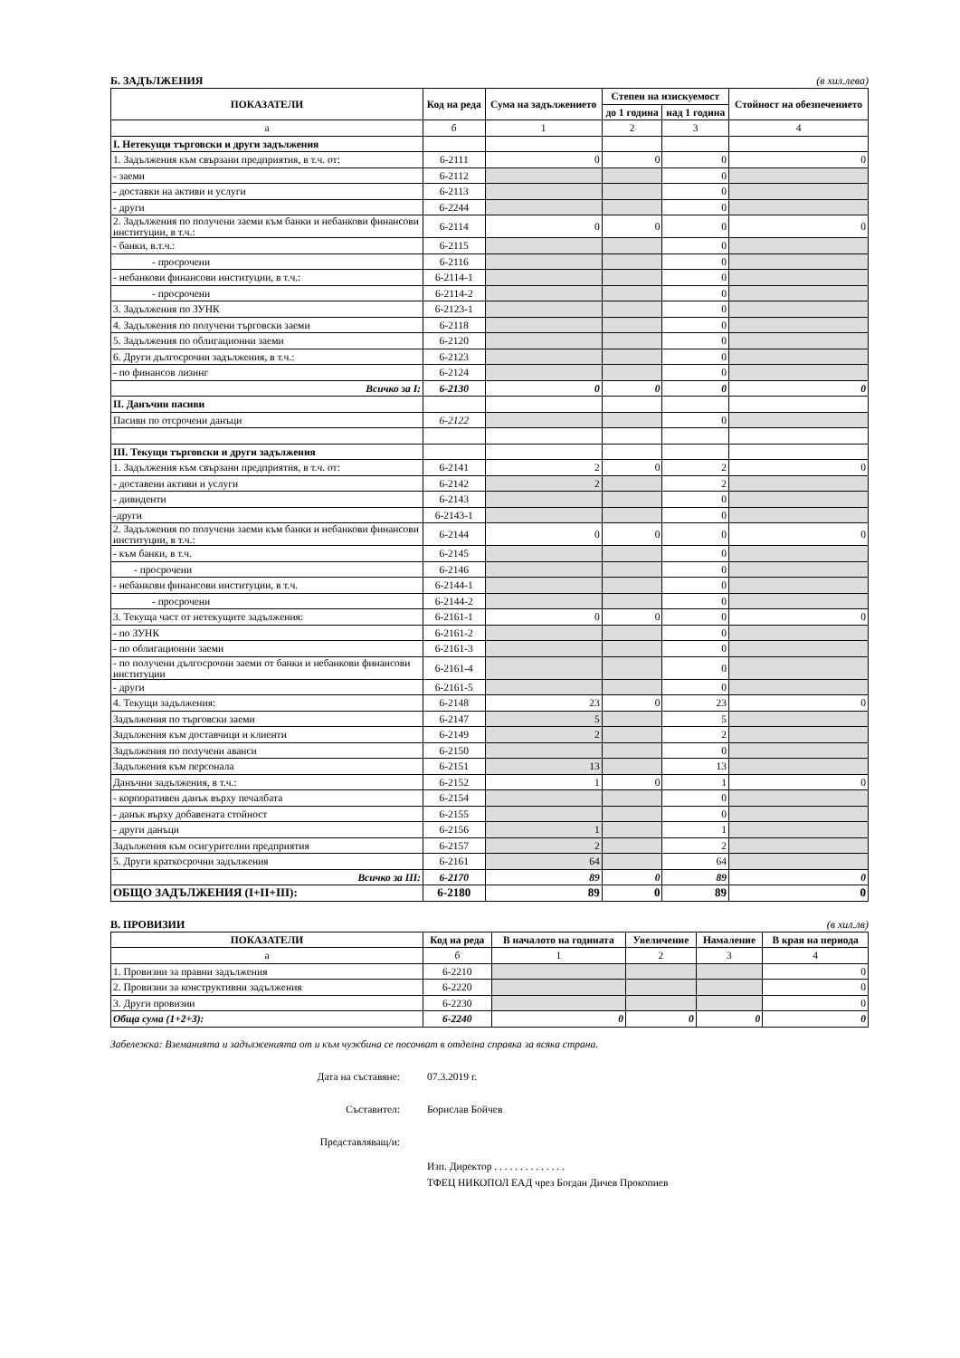Б. ЗАДЪЛЖЕНИЯ (в хил.лева)
| ПОКАЗАТЕЛИ | Код на реда | Сума на задължението | Степен на изискуемост | | Стойност на обезпечението |
| --- | --- | --- | --- | --- | --- |
| | | | до 1 година | над 1 година | |
| а | б | 1 | 2 | 3 | 4 |
| I. Нетекущи търговски и други задължения | | | | | |
| 1. Задължения към свързани предприятия, в т.ч. от: | 6-2111 | 0 | 0 | 0 | 0 |
| - заеми | 6-2112 | | | 0 | |
| - доставки на активи и услуги | 6-2113 | | | 0 | |
| - други | 6-2244 | | | 0 | |
| 2. Задължения по получени заеми към банки и небанкови финансови институции, в т.ч.: | 6-2114 | 0 | 0 | 0 | 0 |
| - банки, в.т.ч.: | 6-2115 | | | 0 | |
| - просрочени | 6-2116 | | | 0 | |
| - небанкови финансови институции, в т.ч.: | 6-2114-1 | | | 0 | |
| - просрочени | 6-2114-2 | | | 0 | |
| 3. Задължения по ЗУНК | 6-2123-1 | | | 0 | |
| 4. Задължения по получени търговски заеми | 6-2118 | | | 0 | |
| 5. Задължения по облигационни заеми | 6-2120 | | | 0 | |
| 6. Други дългосрочни задължения, в т.ч.: | 6-2123 | | | 0 | |
| - по финансов лизинг | 6-2124 | | | 0 | |
| Всичко за I: | 6-2130 | 0 | 0 | 0 | 0 |
| II. Данъчни пасиви | | | | | |
| Пасиви по отсрочени данъци | 6-2122 | | | 0 | |
| III. Текущи търговски и други задължения | | | | | |
| 1. Задължения към свързани предприятия, в т.ч. от: | 6-2141 | 2 | 0 | 2 | 0 |
| - доставени активи и услуги | 6-2142 | 2 | | 2 | |
| - дивиденти | 6-2143 | | | 0 | |
| -други | 6-2143-1 | | | 0 | |
| 2. Задължения по получени заеми към банки и небанкови финансови институции, в т.ч.: | 6-2144 | 0 | 0 | 0 | 0 |
| - към банки, в т.ч. | 6-2145 | | | 0 | |
| - просрочени | 6-2146 | | | 0 | |
| - небанкови финансови институции, в т.ч. | 6-2144-1 | | | 0 | |
| - просрочени | 6-2144-2 | | | 0 | |
| 3. Текуща част от нетекущите задължения: | 6-2161-1 | 0 | 0 | 0 | 0 |
| - по ЗУНК | 6-2161-2 | | | 0 | |
| - по облигационни заеми | 6-2161-3 | | | 0 | |
| - по получени дългосрочни заеми от банки и небанкови финансови институции | 6-2161-4 | | | 0 | |
| - други | 6-2161-5 | | | 0 | |
| 4. Текущи задължения: | 6-2148 | 23 | 0 | 23 | 0 |
| Задължения по търговски заеми | 6-2147 | 5 | | 5 | |
| Задължения към доставчици и клиенти | 6-2149 | 2 | | 2 | |
| Задължения по получени аванси | 6-2150 | | | 0 | |
| Задължения към персонала | 6-2151 | 13 | | 13 | |
| Данъчни задължения, в т.ч.: | 6-2152 | 1 | 0 | 1 | 0 |
| - корпоративен данък върху печалбата | 6-2154 | | | 0 | |
| - данък върху добавената стойност | 6-2155 | | | 0 | |
| - други данъци | 6-2156 | 1 | | 1 | |
| Задължения към осигурителни предприятия | 6-2157 | 2 | | 2 | |
| 5. Други краткосрочни задължения | 6-2161 | 64 | | 64 | |
| Всичко за III: | 6-2170 | 89 | 0 | 89 | 0 |
| ОБЩО ЗАДЪЛЖЕНИЯ (I+II+III): | 6-2180 | 89 | 0 | 89 | 0 |
В. ПРОВИЗИИ (в хил.лв)
| ПОКАЗАТЕЛИ | Код на реда | В началото на годината | Увеличение | Намаление | В края на периода |
| --- | --- | --- | --- | --- | --- |
| а | б | 1 | 2 | 3 | 4 |
| 1. Провизии за правни задължения | 6-2210 | | | | 0 |
| 2. Провизии за конструктивни задължения | 6-2220 | | | | 0 |
| 3. Други провизии | 6-2230 | | | | 0 |
| Обща сума (1+2+3): | 6-2240 | 0 | 0 | 0 | 0 |
Забележка: Вземанията и задълженията от и към чужбина се посочват в отделна справка за всяка страна.
Дата на съставяне: 07.3.2019 г.
Съставител: Борислав Бойчев
Представляващ/и:
Изп. Директор . . . . . . . . . . . . . .
ТФЕЦ НИКОПОЛ ЕАД чрез Богдан Дичев Прокопиев